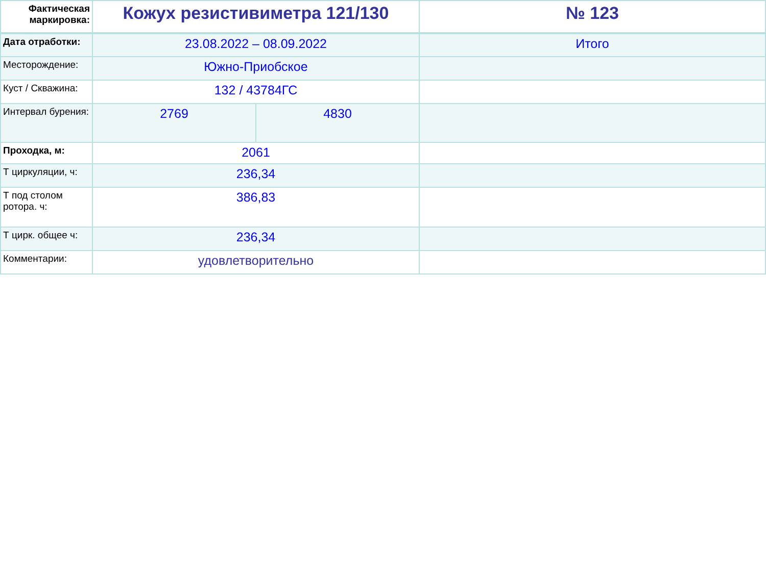| Фактическая маркировка: | Кожух резистивиметра 121/130 | | № 123 |
| Дата отработки: | 23.08.2022 – 08.09.2022 | | Итого |
| Месторождение: | Южно-Приобское | | |
| Куст / Скважина: | 132 / 43784ГС | | |
| Интервал бурения: | 2769 | 4830 | |
| Проходка, м: | 2061 | | |
| Т циркуляции, ч: | 236,34 | | |
| Т под столом ротора. ч: | 386,83 | | |
| Т цирк. общее ч: | 236,34 | | |
| Комментарии: | удовлетворительно | | |